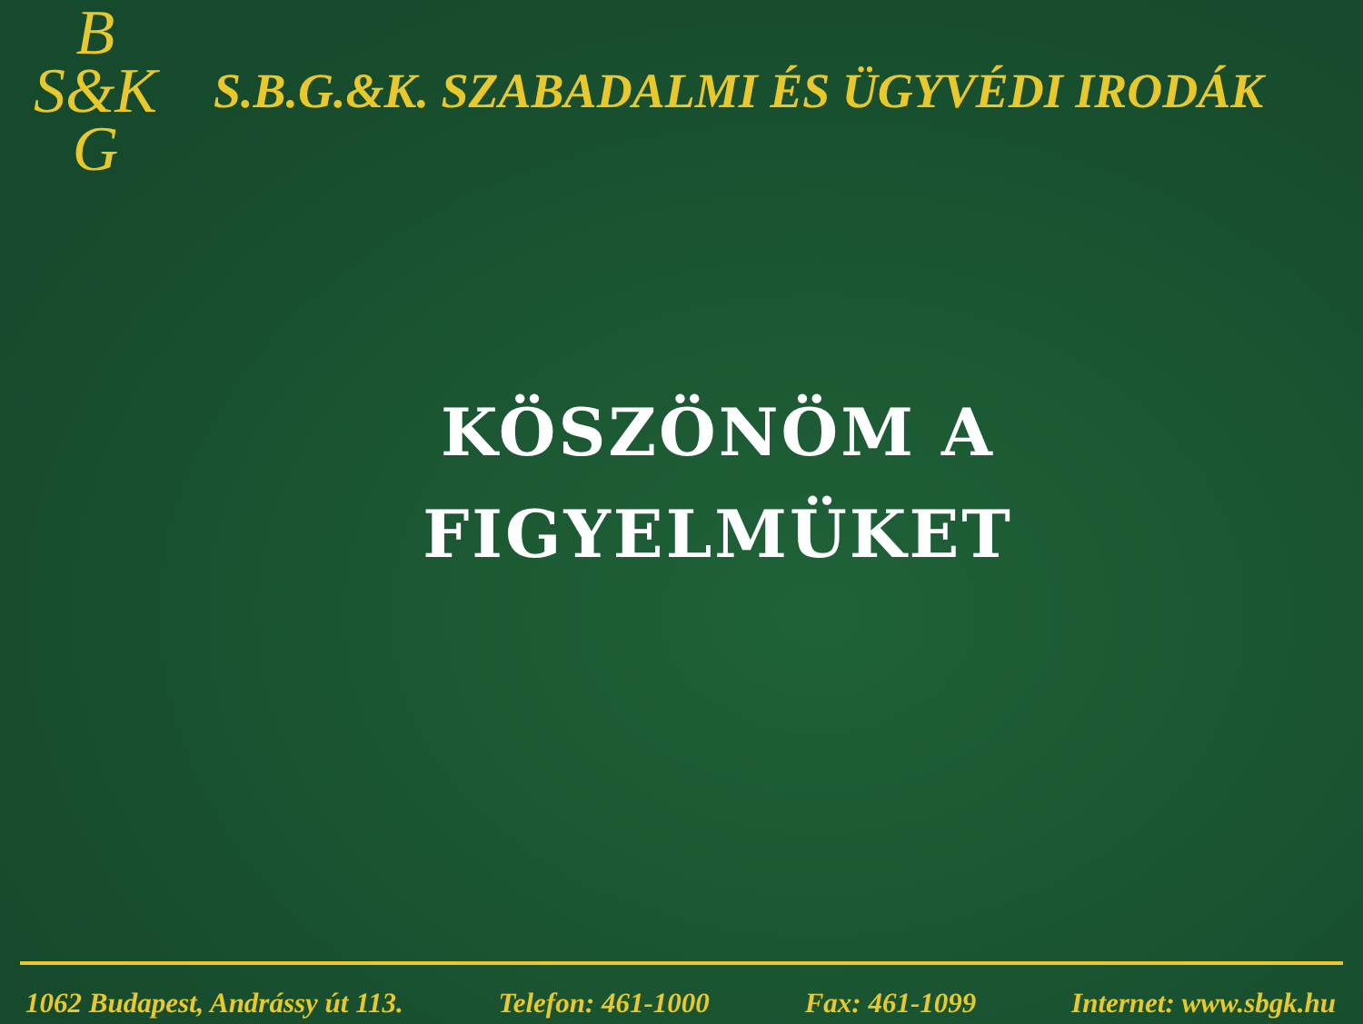B
S&K
G
S.B.G.&K. SZABADALMI ÉS ÜGYVÉDI IRODÁK
KÖSZÖNÖM A
FIGYELMÜKET
1062 Budapest, Andrássy út 113. Telefon: 461-1000 Fax: 461-1099 Internet: www.sbgk.hu